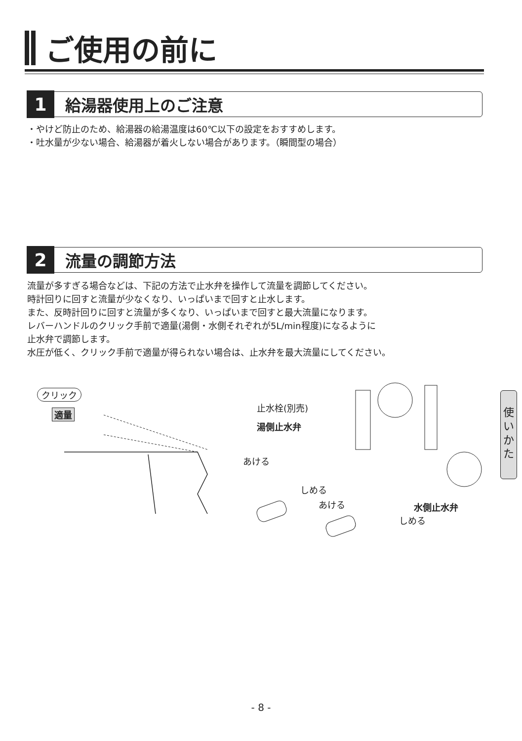ご使用の前に
1 給湯器使用上のご注意
・やけど防止のため、給湯器の給湯温度は60℃以下の設定をおすすめします。
・吐水量が少ない場合、給湯器が着火しない場合があります。（瞬間型の場合）
2 流量の調節方法
流量が多すぎる場合などは、下記の方法で止水弁を操作して流量を調節してください。
時計回りに回すと流量が少なくなり、いっぱいまで回すと止水します。
また、反時計回りに回すと流量が多くなり、いっぱいまで回すと最大流量になります。
レバーハンドルのクリック手前で適量(湯側・水側それぞれが5L/min程度)になるように
止水弁で調節します。
水圧が低く、クリック手前で適量が得られない場合は、止水弁を最大流量にしてください。
クリック
適量
止水栓(別売)
湯側止水弁
あける
しめる
あける 水側止水弁
しめる
使
い
か
た
- 8 -